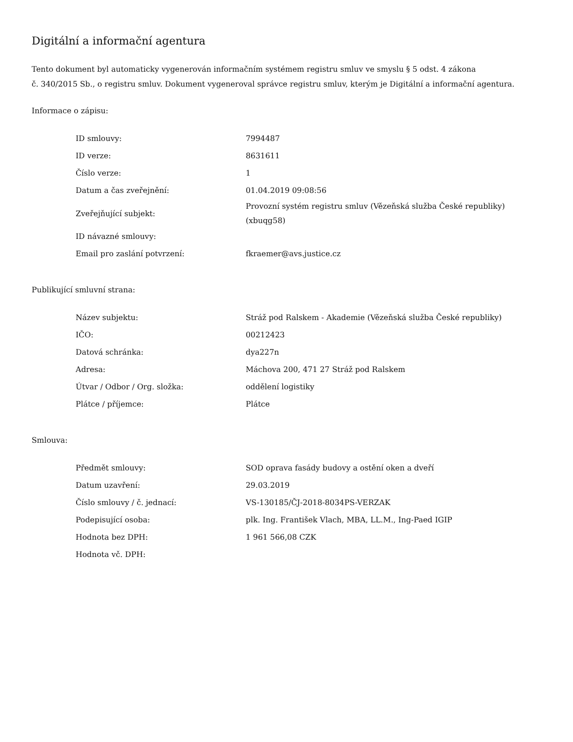Digitální a informační agentura
Tento dokument byl automaticky vygenerován informačním systémem registru smluv ve smyslu § 5 odst. 4 zákona
č. 340/2015 Sb., o registru smluv. Dokument vygeneroval správce registru smluv, kterým je Digitální a informační agentura.
Informace o zápisu:
| ID smlouvy: | 7994487 |
| ID verze: | 8631611 |
| Číslo verze: | 1 |
| Datum a čas zveřejnění: | 01.04.2019 09:08:56 |
| Zveřejňující subjekt: | Provozní systém registru smluv (Vězeňská služba České republiky) (xbuqg58) |
| ID návazné smlouvy: | |
| Email pro zaslání potvrzení: | fkraemer@avs.justice.cz |
Publikující smluvní strana:
| Název subjektu: | Stráž pod Ralskem - Akademie (Vězeňská služba České republiky) |
| IČO: | 00212423 |
| Datová schránka: | dya227n |
| Adresa: | Máchova 200, 471 27 Stráž pod Ralskem |
| Útvar / Odbor / Org. složka: | oddělení logistiky |
| Plátce / příjemce: | Plátce |
Smlouva:
| Předmět smlouvy: | SOD oprava fasády budovy a ostění oken a dveří |
| Datum uzavření: | 29.03.2019 |
| Číslo smlouvy / č. jednací: | VS-130185/ČJ-2018-8034PS-VERZAK |
| Podepisující osoba: | plk. Ing. František Vlach, MBA, LL.M., Ing-Paed IGIP |
| Hodnota bez DPH: | 1 961 566,08 CZK |
| Hodnota vč. DPH: | |